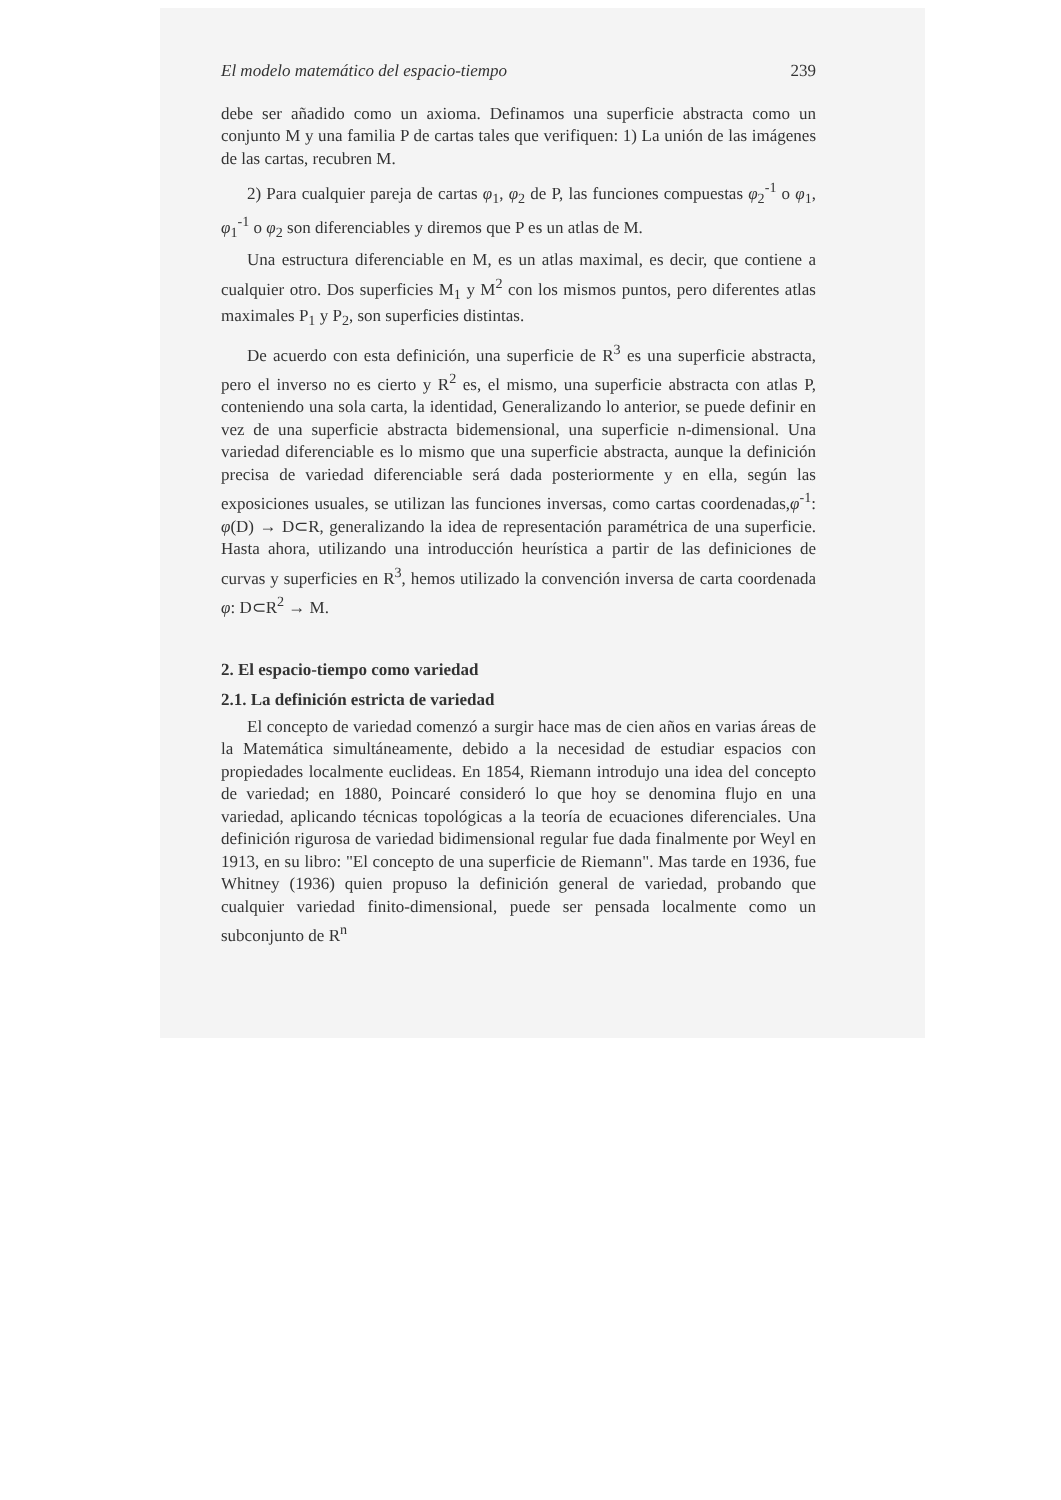El modelo matemático del espacio-tiempo 239
debe ser añadido como un axioma. Definamos una superficie abstracta como un conjunto M y una familia P de cartas tales que verifiquen: 1) La unión de las imágenes de las cartas, recubren M.
2) Para cualquier pareja de cartas φ<sub>1</sub>, φ<sub>2</sub> de P, las funciones compuestas φ<sub>2</sub><sup>-1</sup> o φ<sub>1</sub>, φ<sub>1</sub><sup>-1</sup> o φ<sub>2</sub> son diferenciables y diremos que P es un atlas de M.
Una estructura diferenciable en M, es un atlas maximal, es decir, que contiene a cualquier otro. Dos superficies M<sub>1</sub> y M<sup>2</sup> con los mismos puntos, pero diferentes atlas maximales P<sub>1</sub> y P<sub>2</sub>, son superficies distintas.
De acuerdo con esta definición, una superficie de R<sup>3</sup> es una superficie abstracta, pero el inverso no es cierto y R<sup>2</sup> es, el mismo, una superficie abstracta con atlas P, conteniendo una sola carta, la identidad, Generalizando lo anterior, se puede definir en vez de una superficie abstracta bidemensional, una superficie n-dimensional. Una variedad diferenciable es lo mismo que una superficie abstracta, aunque la definición precisa de variedad diferenciable será dada posteriormente y en ella, según las exposiciones usuales, se utilizan las funciones inversas, como cartas coordenadas,φ<sup>-1</sup>: φ(D) → D⊂R, generalizando la idea de representación paramétrica de una superficie. Hasta ahora, utilizando una introducción heurística a partir de las definiciones de curvas y superficies en R<sup>3</sup>, hemos utilizado la convención inversa de carta coordenada φ: D⊂R<sup>2</sup> → M.
2. El espacio-tiempo como variedad
2.1. La definición estricta de variedad
El concepto de variedad comenzó a surgir hace mas de cien años en varias áreas de la Matemática simultáneamente, debido a la necesidad de estudiar espacios con propiedades localmente euclideas. En 1854, Riemann introdujo una idea del concepto de variedad; en 1880, Poincaré consideró lo que hoy se denomina flujo en una variedad, aplicando técnicas topológicas a la teoría de ecuaciones diferenciales. Una definición rigurosa de variedad bidimensional regular fue dada finalmente por Weyl en 1913, en su libro: "El concepto de una superficie de Riemann". Mas tarde en 1936, fue Whitney (1936) quien propuso la definición general de variedad, probando que cualquier variedad finito-dimensional, puede ser pensada localmente como un subconjunto de R<sup>n</sup>